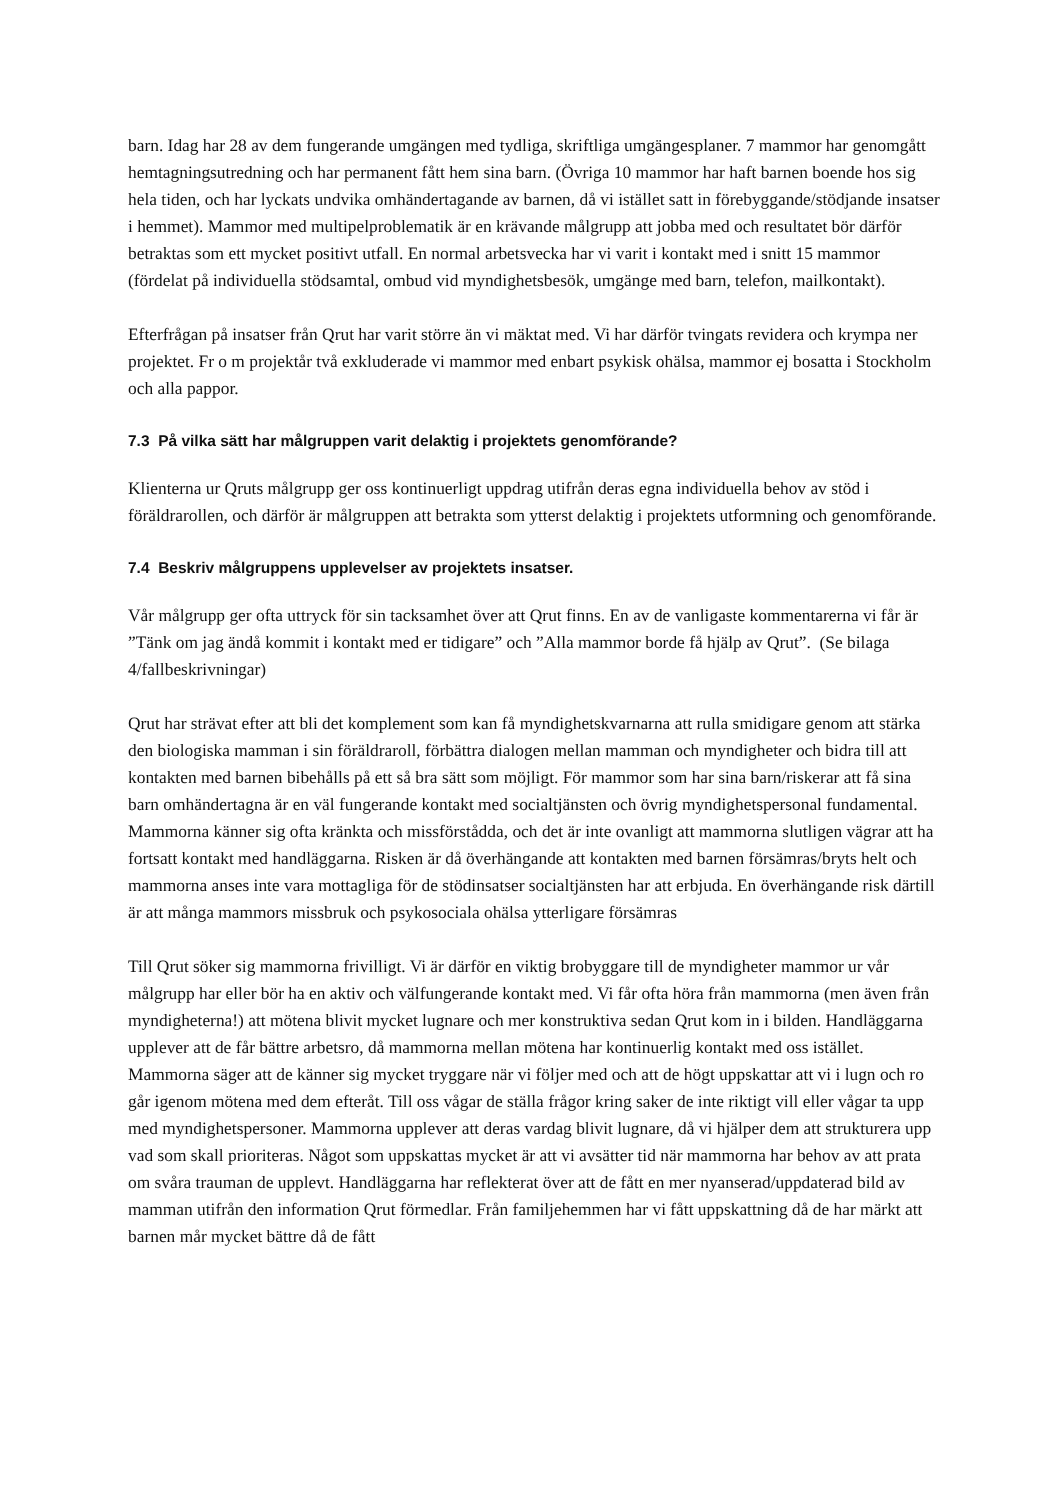barn. Idag har 28 av dem fungerande umgängen med tydliga, skriftliga umgängesplaner. 7 mammor har genomgått hemtagningsutredning och har permanent fått hem sina barn. (Övriga 10 mammor har haft barnen boende hos sig hela tiden, och har lyckats undvika omhändertagande av barnen, då vi istället satt in förebyggande/stödjande insatser i hemmet). Mammor med multipelproblematik är en krävande målgrupp att jobba med och resultatet bör därför betraktas som ett mycket positivt utfall. En normal arbetsvecka har vi varit i kontakt med i snitt 15 mammor (fördelat på individuella stödsamtal, ombud vid myndighetsbesök, umgänge med barn, telefon, mailkontakt).
Efterfrågan på insatser från Qrut har varit större än vi mäktat med. Vi har därför tvingats revidera och krympa ner projektet. Fr o m projektår två exkluderade vi mammor med enbart psykisk ohälsa, mammor ej bosatta i Stockholm och alla pappor.
7.3 På vilka sätt har målgruppen varit delaktig i projektets genomförande?
Klienterna ur Qruts målgrupp ger oss kontinuerligt uppdrag utifrån deras egna individuella behov av stöd i föräldrarollen, och därför är målgruppen att betrakta som ytterst delaktig i projektets utformning och genomförande.
7.4 Beskriv målgruppens upplevelser av projektets insatser.
Vår målgrupp ger ofta uttryck för sin tacksamhet över att Qrut finns. En av de vanligaste kommentarerna vi får är ”Tänk om jag ändå kommit i kontakt med er tidigare” och ”Alla mammor borde få hjälp av Qrut”. (Se bilaga 4/fallbeskrivningar)
Qrut har strävat efter att bli det komplement som kan få myndighetskvarnarna att rulla smidigare genom att stärka den biologiska mamman i sin föräldraroll, förbättra dialogen mellan mamman och myndigheter och bidra till att kontakten med barnen bibehålls på ett så bra sätt som möjligt. För mammor som har sina barn/riskerar att få sina barn omhändertagna är en väl fungerande kontakt med socialtjänsten och övrig myndighetspersonal fundamental. Mammorna känner sig ofta kränkta och missförstådda, och det är inte ovanligt att mammorna slutligen vägrar att ha fortsatt kontakt med handläggarna. Risken är då överhängande att kontakten med barnen försämras/bryts helt och mammorna anses inte vara mottagliga för de stödinsatser socialtjänsten har att erbjuda. En överhängande risk därtill är att många mammors missbruk och psykosociala ohälsa ytterligare försämras
Till Qrut söker sig mammorna frivilligt. Vi är därför en viktig brobyggare till de myndigheter mammor ur vår målgrupp har eller bör ha en aktiv och välfungerande kontakt med. Vi får ofta höra från mammorna (men även från myndigheterna!) att mötena blivit mycket lugnare och mer konstruktiva sedan Qrut kom in i bilden. Handläggarna upplever att de får bättre arbetsro, då mammorna mellan mötena har kontinuerlig kontakt med oss istället. Mammorna säger att de känner sig mycket tryggare när vi följer med och att de högt uppskattar att vi i lugn och ro går igenom mötena med dem efteråt. Till oss vågar de ställa frågor kring saker de inte riktigt vill eller vågar ta upp med myndighetspersoner. Mammorna upplever att deras vardag blivit lugnare, då vi hjälper dem att strukturera upp vad som skall prioriteras. Något som uppskattas mycket är att vi avsätter tid när mammorna har behov av att prata om svåra trauman de upplevt. Handläggarna har reflekterat över att de fått en mer nyanserad/uppdaterad bild av mamman utifrån den information Qrut förmedlar. Från familjehemmen har vi fått uppskattning då de har märkt att barnen mår mycket bättre då de fått